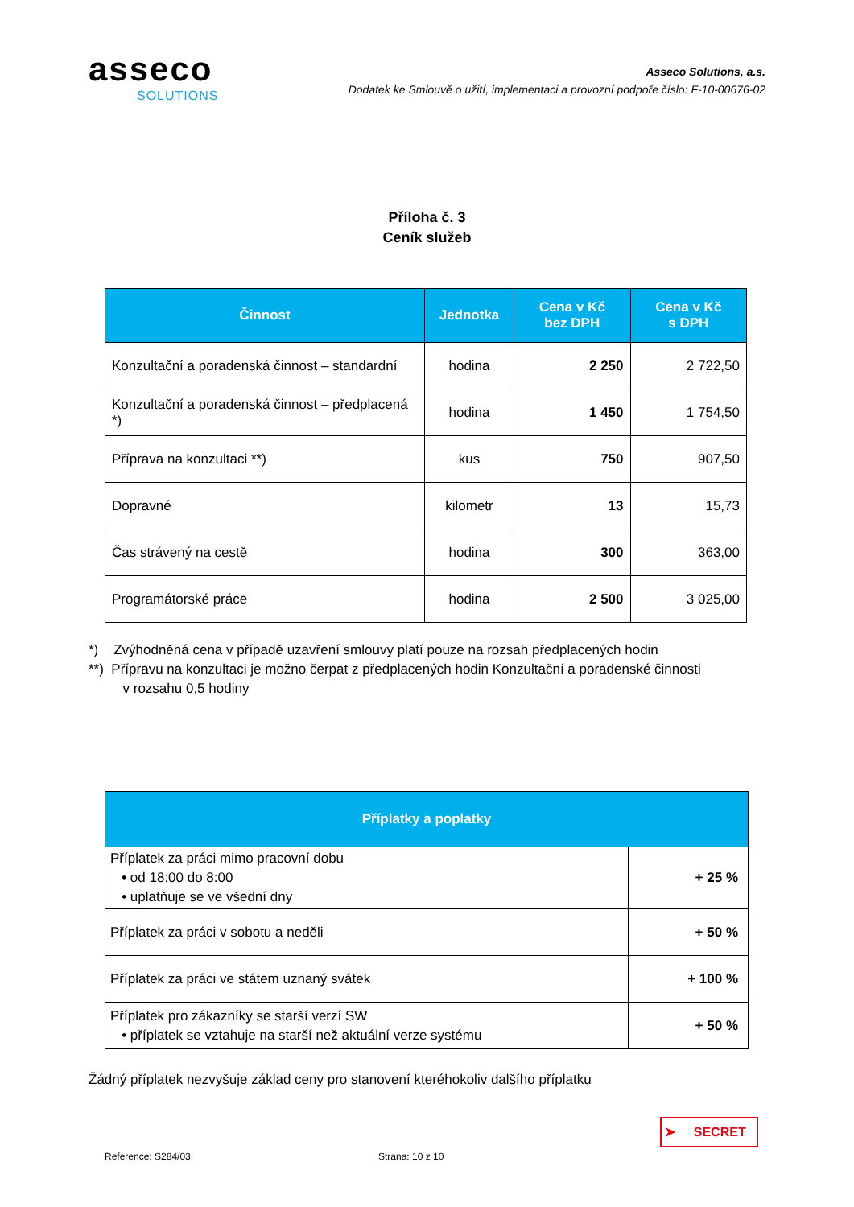asseco
SOLUTIONS
Asseco Solutions, a.s.
Dodatek ke Smlouvě o užití, implementaci a provozní podpoře číslo: F-10-00676-02
Příloha č. 3
Ceník služeb
| Činnost | Jednotka | Cena v Kč bez DPH | Cena v Kč s DPH |
| --- | --- | --- | --- |
| Konzultační a poradenská činnost – standardní | hodina | 2 250 | 2 722,50 |
| Konzultační a poradenská činnost – předplacená *) | hodina | 1 450 | 1 754,50 |
| Příprava na konzultaci **) | kus | 750 | 907,50 |
| Dopravné | kilometr | 13 | 15,73 |
| Čas strávený na cestě | hodina | 300 | 363,00 |
| Programátorské práce | hodina | 2 500 | 3 025,00 |
*) Zvýhodněná cena v případě uzavření smlouvy platí pouze na rozsah předplacených hodin
**) Přípravu na konzultaci je možno čerpat z předplacených hodin Konzultační a poradenské činnosti
v rozsahu 0,5 hodiny
| Příplatky a poplatky | |
| --- | --- |
| Příplatek za práci mimo pracovní dobu • od 18:00 do 8:00 • uplatňuje se ve všední dny | + 25 % |
| Příplatek za práci v sobotu a neděli | + 50 % |
| Příplatek za práci ve státem uznaný svátek | + 100 % |
| Příplatek pro zákazníky se starší verzí SW • příplatek se vztahuje na starší než aktuální verze systému | + 50 % |
Žádný příplatek nezvyšuje základ ceny pro stanovení kteréhokoliv dalšího příplatku
➤ SECRET
Reference: S284/03 Strana: 10 z 10